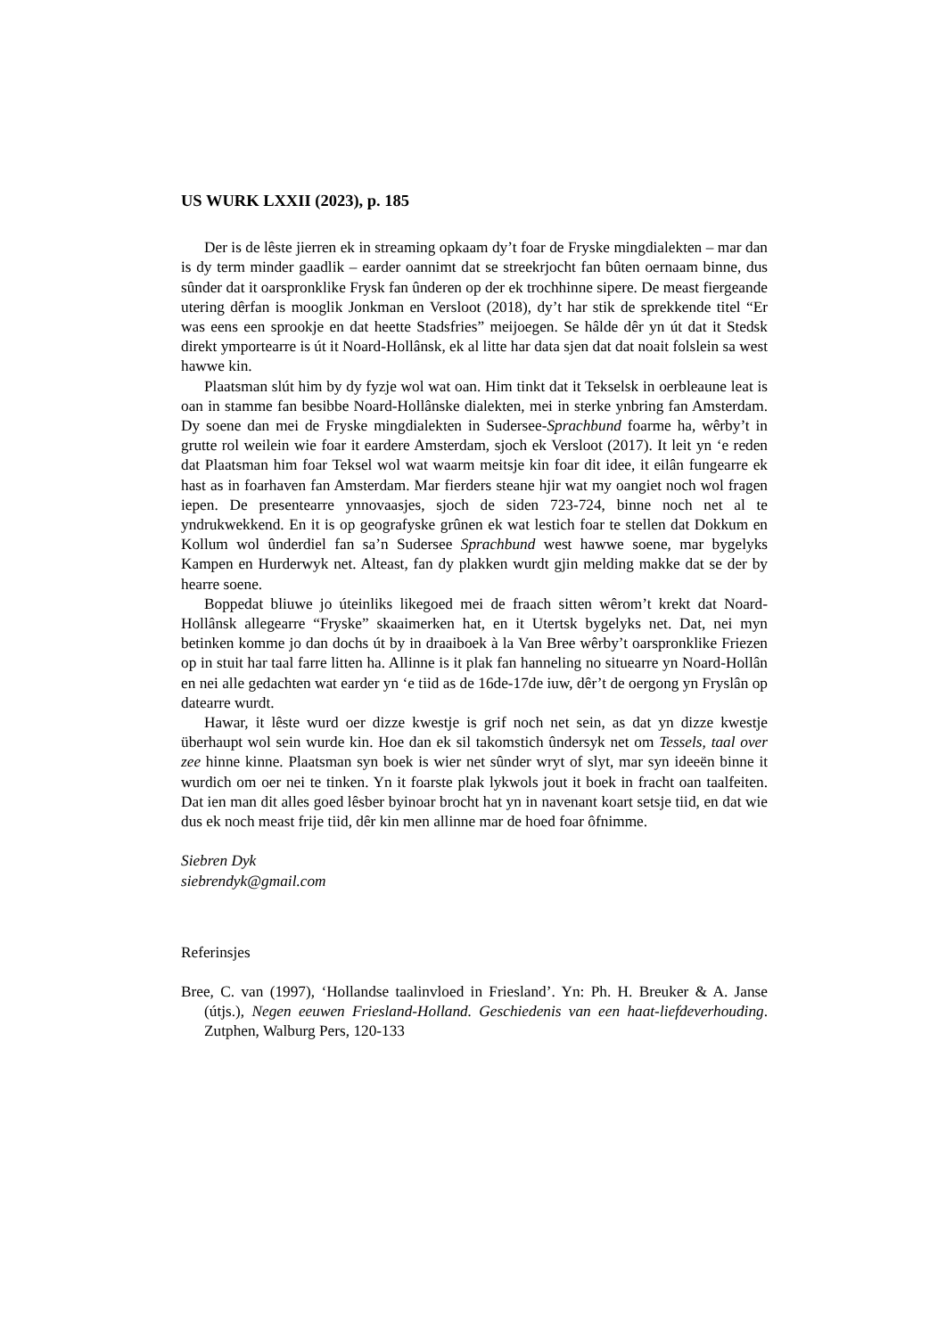US WURK LXXII (2023), p. 185
Der is de lêste jierren ek in streaming opkaam dy’t foar de Fryske mingdialekten – mar dan is dy term minder gaadlik – earder oannimt dat se streekrjocht fan bûten oernaam binne, dus sûnder dat it oarspronklike Frysk fan ûnderen op der ek trochhinne sipere. De meast fiergeande utering dêrfan is mooglik Jonkman en Versloot (2018), dy’t har stik de sprekkende titel “Er was eens een sprookje en dat heette Stadsfries” meijoegen. Se hâlde dêr yn út dat it Stedsk direkt ymportearre is út it Noard-Hollânsk, ek al litte har data sjen dat dat noait folslein sa west hawwe kin.
Plaatsman slút him by dy fyzje wol wat oan. Him tinkt dat it Tekselsk in oerbleaune leat is oan in stamme fan besibbe Noard-Hollânske dialekten, mei in sterke ynbring fan Amsterdam. Dy soene dan mei de Fryske mingdialekten in Sudersee-Sprachbund foarme ha, wêrby’t in grutte rol weilein wie foar it eardere Amsterdam, sjoch ek Versloot (2017). It leit yn ‘e reden dat Plaatsman him foar Teksel wol wat waarm meitsje kin foar dit idee, it eilân fungearre ek hast as in foarhaven fan Amsterdam. Mar fierders steane hjir wat my oangiet noch wol fragen iepen. De presentearre ynnovaasjes, sjoch de siden 723-724, binne noch net al te yndrukwekkend. En it is op geografyske grûnen ek wat lestich foar te stellen dat Dokkum en Kollum wol ûnderdiel fan sa’n Sudersee Sprachbund west hawwe soene, mar bygelyks Kampen en Hurderwyk net. Alteast, fan dy plakken wurdt gjin melding makke dat se der by hearre soene.
Boppedat bliuwe jo úteinliks likegoed mei de fraach sitten wêrom’t krekt dat Noard-Hollânsk allegearre “Fryske” skaaimerken hat, en it Utertsk bygelyks net. Dat, nei myn betinken komme jo dan dochs út by in draaiboek à la Van Bree wêrby’t oarspronklike Friezen op in stuit har taal farre litten ha. Allinne is it plak fan hanneling no situearre yn Noard-Hollân en nei alle gedachten wat earder yn ‘e tiid as de 16de-17de iuw, dêr’t de oergong yn Fryslân op datearre wurdt.
Hawar, it lêste wurd oer dizze kwestje is grif noch net sein, as dat yn dizze kwestje überhaupt wol sein wurde kin. Hoe dan ek sil takomstich ûndersyk net om Tessels, taal over zee hinne kinne. Plaatsman syn boek is wier net sûnder wryt of slyt, mar syn ideeën binne it wurdich om oer nei te tinken. Yn it foarste plak lykwols jout it boek in fracht oan taalfeiten. Dat ien man dit alles goed lêsber byinoar brocht hat yn in navenant koart setsje tiid, en dat wie dus ek noch meast frije tiid, dêr kin men allinne mar de hoed foar ôfnimme.
Siebren Dyk
siebrendyk@gmail.com
Referinsjes
Bree, C. van (1997), ‘Hollandse taalinvloed in Friesland’. Yn: Ph. H. Breuker & A. Janse (útjs.), Negen eeuwen Friesland-Holland. Geschiedenis van een haat-liefdeverhouding. Zutphen, Walburg Pers, 120-133